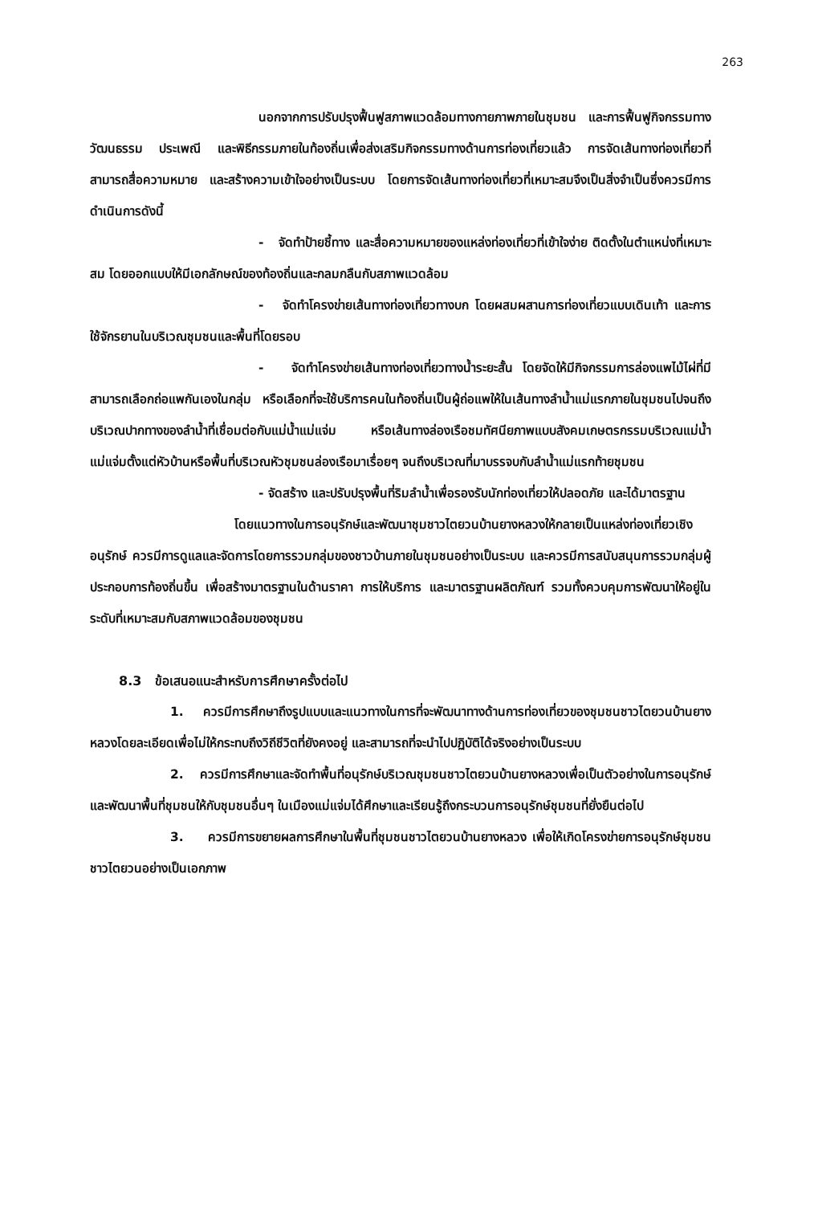263
นอกจากการปรับปรุงฟื้นฟูสภาพแวดล้อมทางกายภาพภายในชุมชน และการฟื้นฟูกิจกรรมทางวัฒนธรรม ประเพณี และพิธีกรรมภายในท้องถิ่นเพื่อส่งเสริมกิจกรรมทางด้านการท่องเที่ยวแล้ว การจัดเส้นทางท่องเที่ยวที่สามารถสื่อความหมาย และสร้างความเข้าใจอย่างเป็นระบบ โดยการจัดเส้นทางท่องเที่ยวที่เหมาะสมจึงเป็นสิ่งจำเป็นซึ่งควรมีการดำเนินการดังนี้
- จัดทำป้ายชี้ทาง และสื่อความหมายของแหล่งท่องเที่ยวที่เข้าใจง่าย ติดตั้งในตำแหน่งที่เหมาะสม โดยออกแบบให้มีเอกลักษณ์ของท้องถิ่นและกลมกลืนกับสภาพแวดล้อม
- จัดทำโครงข่ายเส้นทางท่องเที่ยวทางบก โดยผสมผสานการท่องเที่ยวแบบเดินเท้า และการใช้จักรยานในบริเวณชุมชนและพื้นที่โดยรอบ
- จัดทำโครงข่ายเส้นทางท่องเที่ยวทางน้ำระยะสั้น โดยจัดให้มีกิจกรรมการล่องแพไม้ไผ่ที่มีสามารถเลือกถ่อแพกันเองในกลุ่ม หรือเลือกที่จะใช้บริการคนในท้องถิ่นเป็นผู้ถ่อแพให้ในเส้นทางลำน้ำแม่แรกภายในชุมชนไปจนถึงบริเวณปากทางของลำน้ำที่เชื่อมต่อกับแม่น้ำแม่แจ่ม หรือเส้นทางล่องเรือชมทัศนียภาพแบบสังคมเกษตรกรรมบริเวณแม่น้ำแม่แจ่มตั้งแต่หัวบ้านหรือพื้นที่บริเวณหัวชุมชนล่องเรือมาเรื่อยๆ จนถึงบริเวณที่มาบรรจบกับลำน้ำแม่แรกท้ายชุมชน
- จัดสร้าง และปรับปรุงพื้นที่ริมลำน้ำเพื่อรองรับนักท่องเที่ยวให้ปลอดภัย และได้มาตรฐาน
โดยแนวทางในการอนุรักษ์และพัฒนาชุมชาวไตยวนบ้านยางหลวงให้กลายเป็นแหล่งท่องเที่ยวเชิงอนุรักษ์ ควรมีการดูแลและจัดการโดยการรวมกลุ่มของชาวบ้านภายในชุมชนอย่างเป็นระบบ และควรมีการสนับสนุนการรวมกลุ่มผู้ประกอบการท้องถิ่นขึ้น เพื่อสร้างมาตรฐานในด้านราคา การให้บริการ และมาตรฐานผลิตภัณฑ์ รวมทั้งควบคุมการพัฒนาให้อยู่ในระดับที่เหมาะสมกับสภาพแวดล้อมของชุมชน
8.3 ข้อเสนอแนะสำหรับการศึกษาครั้งต่อไป
1. ควรมีการศึกษาถึงรูปแบบและแนวทางในการที่จะพัฒนาทางด้านการท่องเที่ยวของชุมชนชาวไตยวนบ้านยางหลวงโดยละเอียดเพื่อไม่ให้กระทบถึงวิถีชีวิตที่ยังคงอยู่ และสามารถที่จะนำไปปฏิบัติได้จริงอย่างเป็นระบบ
2. ควรมีการศึกษาและจัดทำพื้นที่อนุรักษ์บริเวณชุมชนชาวไตยวนบ้านยางหลวงเพื่อเป็นตัวอย่างในการอนุรักษ์และพัฒนาพื้นที่ชุมชนให้กับชุมชนอื่นๆ ในเมืองแม่แจ่มได้ศึกษาและเรียนรู้ถึงกระบวนการอนุรักษ์ชุมชนที่ยั่งยืนต่อไป
3. ควรมีการขยายผลการศึกษาในพื้นที่ชุมชนชาวไตยวนบ้านยางหลวง เพื่อให้เกิดโครงข่ายการอนุรักษ์ชุมชนชาวไตยวนอย่างเป็นเอกภาพ